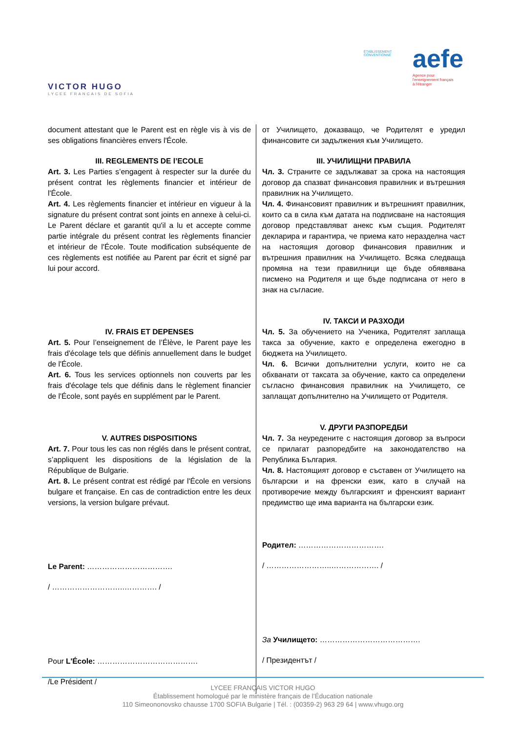VICTOR HUGO
LYCEE FRANCAIS DE SOFIA
ÉTABLISSEMENT
CONVENTIONNÉ
aefe
Agence pour
l'enseignement français
à l'étranger
document attestant que le Parent est en règle vis à vis de ses obligations financières envers l'École.
III. REGLEMENTS DE l’ECOLE
Art. 3. Les Parties s’engagent à respecter sur la durée du présent contrat les règlements financier et intérieur de l'École.
Art. 4. Les règlements financier et intérieur en vigueur à la signature du présent contrat sont joints en annexe à celui-ci. Le Parent déclare et garantit qu'il a lu et accepte comme partie intégrale du présent contrat les règlements financier et intérieur de l'École. Toute modification subséquente de ces règlements est notifiée au Parent par écrit et signé par lui pour accord.
IV. FRAIS ET DEPENSES
Art. 5. Pour l’enseignement de l’Élève, le Parent paye les frais d'écolage tels que définis annuellement dans le budget de l'École.
Art. 6. Tous les services optionnels non couverts par les frais d'écolage tels que définis dans le règlement financier de l'École, sont payés en supplément par le Parent.
V. AUTRES DISPOSITIONS
Art. 7. Pour tous les cas non réglés dans le présent contrat, s’appliquent les dispositions de la législation de la République de Bulgarie.
Art. 8. Le présent contrat est rédigé par l'École en versions bulgare et française. En cas de contradiction entre les deux versions, la version bulgare prévaut.
Le Parent: …………………………….
/ ………………………..…………. /
Pour L'École: ………………………………….
/Le Président /
от Училището, доказващо, че Родителят е уредил финансовите си задължения към Училището.
III. УЧИЛИЩНИ ПРАВИЛА
Чл. 3. Страните се задължават за срока на настоящия договор да спазват финансовия правилник и вътрешния правилник на Училището.
Чл. 4. Финансовият правилник и вътрешният правилник, които са в сила към датата на подписване на настоящия договор представляват анекс към същия. Родителят декларира и гарантира, че приема като неразделна част на настоящия договор финансовия правилник и вътрешния правилник на Училището. Всяка следваща промяна на тези правилници ще бъде обявявана писмено на Родителя и ще бъде подписана от него в знак на съгласие.
IV. ТАКСИ И РАЗХОДИ
Чл. 5. За обучението на Ученика, Родителят заплаща такса за обучение, както е определена ежегодно в бюджета на Училището.
Чл. 6. Всички допълнителни услуги, които не са обхванати от таксата за обучение, както са определени съгласно финансовия правилник на Училището, се заплащат допълнително на Училището от Родителя.
V. ДРУГИ РАЗПОРЕДБИ
Чл. 7. За неуредените с настоящия договор за въпроси се прилагат разпоредбите на законодателство на Република България.
Чл. 8. Настоящият договор е съставен от Училището на български и на френски език, като в случай на противоречие между българският и френският вариант предимство ще има варианта на български език.
Родител: …………………………….
/ ……………………..………………. /
За Училището: ………………………………….
/ Президентът /
LYCEE FRANÇAIS VICTOR HUGO
Établissement homologué par le ministère français de l’Éducation nationale
110 Simeononovsko chausse 1700 SOFIA Bulgarie | Tél. : (00359-2) 963 29 64 | www.vhugo.org